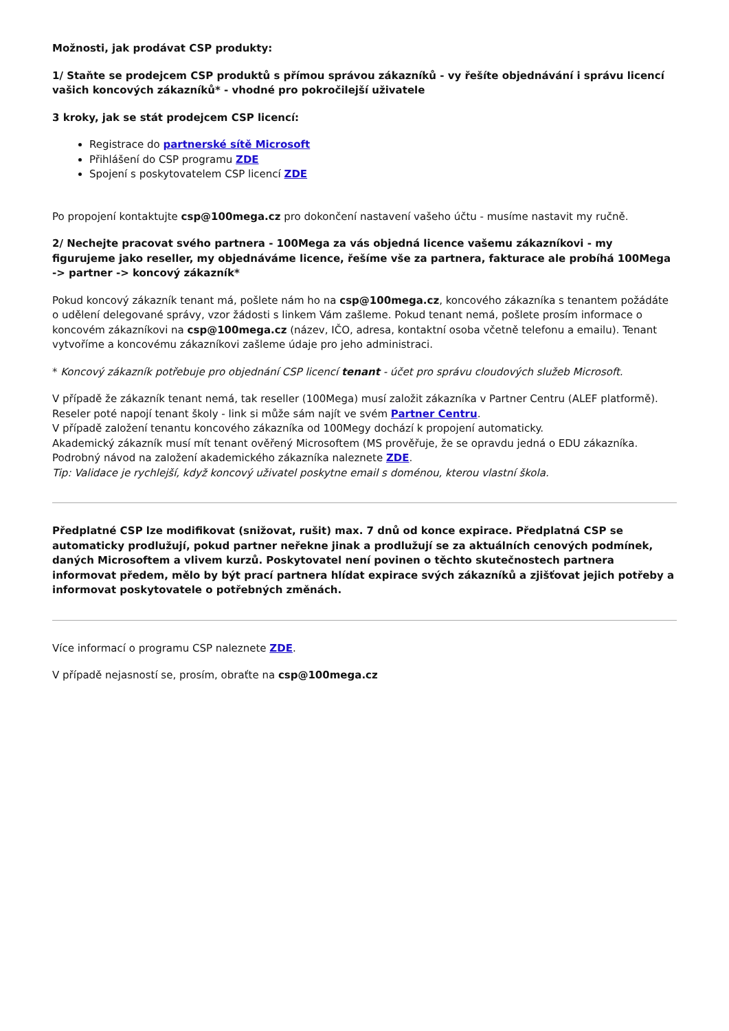Možnosti, jak prodávat CSP produkty:
1/ Staňte se prodejcem CSP produktů s přímou správou zákazníků - vy řešíte objednávání i správu licencí vašich koncových zákazníků* - vhodné pro pokročilejší uživatele
3 kroky, jak se stát prodejcem CSP licencí:
Registrace do partnerské sítě Microsoft
Přihlášení do CSP programu ZDE
Spojení s poskytovatelem CSP licencí ZDE
Po propojení kontaktujte csp@100mega.cz pro dokončení nastavení vašeho účtu - musíme nastavit my ručně.
2/ Nechejte pracovat svého partnera - 100Mega za vás objedná licence vašemu zákazníkovi - my figurujeme jako reseller, my objednáváme licence, řešíme vše za partnera, fakturace ale probíhá 100Mega -> partner -> koncový zákazník*
Pokud koncový zákazník tenant má, pošlete nám ho na csp@100mega.cz, koncového zákazníka s tenantem požádáte o udělení delegované správy, vzor žádosti s linkem Vám zašleme. Pokud tenant nemá, pošlete prosím informace o koncovém zákazníkovi na csp@100mega.cz (název, IČO, adresa, kontaktní osoba včetně telefonu a emailu). Tenant vytvoříme a koncovému zákazníkovi zašleme údaje pro jeho administraci.
* Koncový zákazník potřebuje pro objednání CSP licencí tenant - účet pro správu cloudových služeb Microsoft.
V případě že zákazník tenant nemá, tak reseller (100Mega) musí založit zákazníka v Partner Centru (ALEF platformě).
Reseler poté napojí tenant školy - link si může sám najít ve svém Partner Centru.
V případě založení tenantu koncového zákazníka od 100Megy dochází k propojení automaticky.
Akademický zákazník musí mít tenant ověřený Microsoftem (MS prověřuje, že se opravdu jedná o EDU zákazníka. Podrobný návod na založení akademického zákazníka naleznete ZDE.
Tip: Validace je rychlejší, když koncový uživatel poskytne email s doménou, kterou vlastní škola.
Předplatné CSP lze modifikovat (snižovat, rušit) max. 7 dnů od konce expirace. Předplatná CSP se automaticky prodlužují, pokud partner neřekne jinak a prodlužují se za aktuálních cenových podmínek, daných Microsoftem a vlivem kurzů. Poskytovatel není povinen o těchto skutečnostech partnera informovat předem, mělo by být prací partnera hlídat expirace svých zákazníků a zjišťovat jejich potřeby a informovat poskytovatele o potřebných změnách.
Více informací o programu CSP naleznete ZDE.
V případě nejasností se, prosím, obraťte na csp@100mega.cz